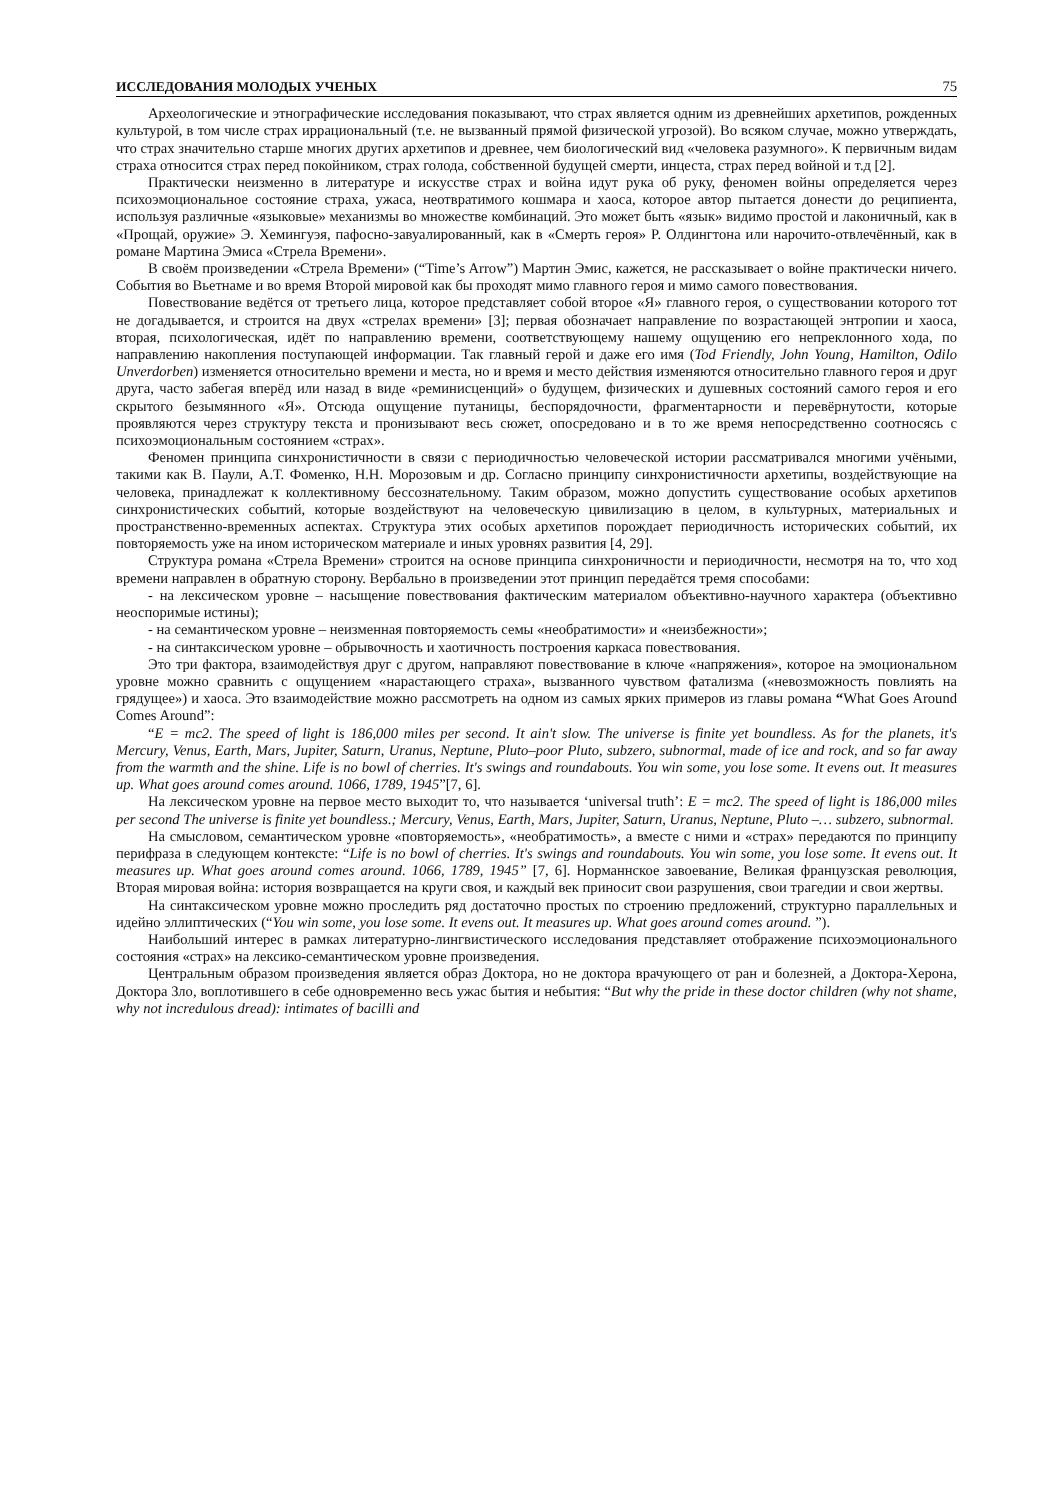ИССЛЕДОВАНИЯ МОЛОДЫХ УЧЕНЫХ 75
Археологические и этнографические исследования показывают, что страх является одним из древнейших архетипов, рожденных культурой, в том числе страх иррациональный (т.е. не вызванный прямой физической угрозой). Во всяком случае, можно утверждать, что страх значительно старше многих других архетипов и древнее, чем биологический вид «человека разумного». К первичным видам страха относится страх перед покойником, страх голода, собственной будущей смерти, инцеста, страх перед войной и т.д [2].
Практически неизменно в литературе и искусстве страх и война идут рука об руку, феномен войны определяется через психоэмоциональное состояние страха, ужаса, неотвратимого кошмара и хаоса, которое автор пытается донести до реципиента, используя различные «языковые» механизмы во множестве комбинаций. Это может быть «язык» видимо простой и лаконичный, как в «Прощай, оружие» Э. Хемингуэя, пафосно-завуалированный, как в «Смерть героя» Р. Олдингтона или нарочито-отвлечённый, как в романе Мартина Эмиса «Стрела Времени».
В своём произведении «Стрела Времени» (“Time’s Arrow”) Мартин Эмис, кажется, не рассказывает о войне практически ничего. События во Вьетнаме и во время Второй мировой как бы проходят мимо главного героя и мимо самого повествования.
Повествование ведётся от третьего лица, которое представляет собой второе «Я» главного героя, о существовании которого тот не догадывается, и строится на двух «стрелах времени» [3]; первая обозначает направление по возрастающей энтропии и хаоса, вторая, психологическая, идёт по направлению времени, соответствующему нашему ощущению его непреклонного хода, по направлению накопления поступающей информации. Так главный герой и даже его имя (Tod Friendly, John Young, Hamilton, Odilo Unverdorben) изменяется относительно времени и места, но и время и место действия изменяются относительно главного героя и друг друга, часто забегая вперёд или назад в виде «реминисценций» о будущем, физических и душевных состояний самого героя и его скрытого безымянного «Я». Отсюда ощущение путаницы, беспорядочности, фрагментарности и перевёрнутости, которые проявляются через структуру текста и пронизывают весь сюжет, опосредовано и в то же время непосредственно соотносясь с психоэмоциональным состоянием «страх».
Феномен принципа синхронистичности в связи с периодичностью человеческой истории рассматривался многими учёными, такими как В. Паули, А.Т. Фоменко, Н.Н. Морозовым и др. Согласно принципу синхронистичности архетипы, воздействующие на человека, принадлежат к коллективному бессознательному. Таким образом, можно допустить существование особых архетипов синхронистических событий, которые воздействуют на человеческую цивилизацию в целом, в культурных, материальных и пространственно-временных аспектах. Структура этих особых архетипов порождает периодичность исторических событий, их повторяемость уже на ином историческом материале и иных уровнях развития [4, 29].
Структура романа «Стрела Времени» строится на основе принципа синхроничности и периодичности, несмотря на то, что ход времени направлен в обратную сторону. Вербально в произведении этот принцип передаётся тремя способами:
- на лексическом уровне – насыщение повествования фактическим материалом объективно-научного характера (объективно неоспоримые истины);
- на семантическом уровне – неизменная повторяемость семы «необратимости» и «неизбежности»;
- на синтаксическом уровне – обрывочность и хаотичность построения каркаса повествования.
Это три фактора, взаимодействуя друг с другом, направляют повествование в ключе «напряжения», которое на эмоциональном уровне можно сравнить с ощущением «нарастающего страха», вызванного чувством фатализма («невозможность повлиять на грядущее») и хаоса. Это взаимодействие можно рассмотреть на одном из самых ярких примеров из главы романа “What Goes Around Comes Around”:
“E = mc2. The speed of light is 186,000 miles per second. It ain't slow. The universe is finite yet boundless. As for the planets, it's Mercury, Venus, Earth, Mars, Jupiter, Saturn, Uranus, Neptune, Pluto–poor Pluto, subzero, subnormal, made of ice and rock, and so far away from the warmth and the shine. Life is no bowl of cherries. It's swings and roundabouts. You win some, you lose some. It evens out. It measures up. What goes around comes around. 1066, 1789, 1945”[7, 6].
На лексическом уровне на первое место выходит то, что называется ‘universal truth’: E = mc2. The speed of light is 186,000 miles per second The universe is finite yet boundless.; Mercury, Venus, Earth, Mars, Jupiter, Saturn, Uranus, Neptune, Pluto –… subzero, subnormal.
На смысловом, семантическом уровне «повторяемость», «необратимость», а вместе с ними и «страх» передаются по принципу перифраза в следующем контексте: “Life is no bowl of cherries. It's swings and roundabouts. You win some, you lose some. It evens out. It measures up. What goes around comes around. 1066, 1789, 1945” [7, 6]. Норманнское завоевание, Великая французская революция, Вторая мировая война: история возвращается на круги своя, и каждый век приносит свои разрушения, свои трагедии и свои жертвы.
На синтаксическом уровне можно проследить ряд достаточно простых по строению предложений, структурно параллельных и идейно эллиптических (“You win some, you lose some. It evens out. It measures up. What goes around comes around. ”).
Наибольший интерес в рамках литературно-лингвистического исследования представляет отображение психоэмоционального состояния «страх» на лексико-семантическом уровне произведения.
Центральным образом произведения является образ Доктора, но не доктора врачующего от ран и болезней, а Доктора-Херона, Доктора Зло, воплотившего в себе одновременно весь ужас бытия и небытия: “But why the pride in these doctor children (why not shame, why not incredulous dread): intimates of bacilli and